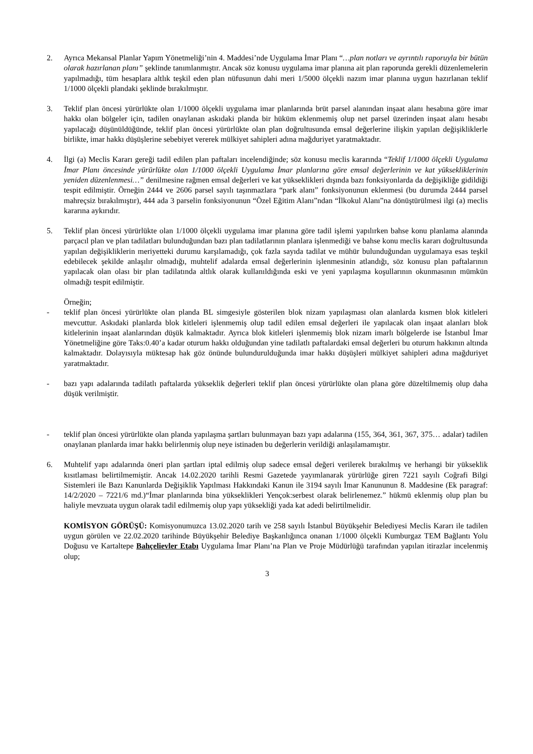2. Ayrıca Mekansal Planlar Yapım Yönetmeliği’nin 4. Maddesi’nde Uygulama İmar Planı “…plan notları ve ayrıntılı raporuyla bir bütün olarak hazırlanan planı” şeklinde tanımlanmıştır. Ancak söz konusu uygulama imar planına ait plan raporunda gerekli düzenlemelerin yapılmadığı, tüm hesaplara altlık teşkil eden plan nüfusunun dahi meri 1/5000 ölçekli nazım imar planına uygun hazırlanan teklif 1/1000 ölçekli plandaki şeklinde bırakılmıştır.
3. Teklif plan öncesi yürürlükte olan 1/1000 ölçekli uygulama imar planlarında brüt parsel alanından inşaat alanı hesabına göre imar hakkı olan bölgeler için, tadilen onaylanan askıdaki planda bir hüküm eklenmemiş olup net parsel üzerinden inşaat alanı hesabı yapılacağı düşünüldüğünde, teklif plan öncesi yürürlükte olan plan doğrultusunda emsal değerlerine ilişkin yapılan değişikliklerle birlikte, imar hakkı düşüşlerine sebebiyet vererek mülkiyet sahipleri adına mağduriyet yaratmaktadır.
4. İlgi (a) Meclis Kararı gereği tadil edilen plan paftaları incelendiğinde; söz konusu meclis kararında “Teklif 1/1000 ölçekli Uygulama İmar Planı öncesinde yürürlükte olan 1/1000 ölçekli Uygulama İmar planlarına göre emsal değerlerinin ve kat yüksekliklerinin yeniden düzenlenmesi…” denilmesine rağmen emsal değerleri ve kat yükseklikleri dışında bazı fonksiyonlarda da değişikliğe gidildiği tespit edilmiştir. Örneğin 2444 ve 2606 parsel sayılı taşınmazlara “park alanı” fonksiyonunun eklenmesi (bu durumda 2444 parsel mahreçsiz bırakılmıştır), 444 ada 3 parselin fonksiyonunun “Özel Eğitim Alanı”ndan “İlkokul Alanı”na dönüştürülmesi ilgi (a) meclis kararına aykırıdır.
5. Teklif plan öncesi yürürlükte olan 1/1000 ölçekli uygulama imar planına göre tadil işlemi yapılırken bahse konu planlama alanında parçacıl plan ve plan tadilatları bulunduğundan bazı plan tadilatlarının planlara işlenmediği ve bahse konu meclis kararı doğrultusunda yapılan değişikliklerin meriyetteki durumu karşılamadığı, çok fazla sayıda tadilat ve mühür bulunduğundan uygulamaya esas teşkil edebilecek şekilde anlaşılır olmadığı, muhtelif adalarda emsal değerlerinin işlenmesinin atlandığı, söz konusu plan paftalarının yapılacak olan olası bir plan tadilatında altlık olarak kullanıldığında eski ve yeni yapılaşma koşullarının okunmasının mümkün olmadığı tespit edilmiştir.
Örneğin;
- teklif plan öncesi yürürlükte olan planda BL simgesiyle gösterilen blok nizam yapılaşması olan alanlarda kısmen blok kitleleri mevcuttur. Askıdaki planlarda blok kitleleri işlenmemiş olup tadil edilen emsal değerleri ile yapılacak olan inşaat alanları blok kitlelerinin inşaat alanlarından düşük kalmaktadır. Ayrıca blok kitleleri işlenmemiş blok nizam imarlı bölgelerde ise İstanbul İmar Yönetmeliğine göre Taks:0.40’a kadar oturum hakkı olduğundan yine tadilatlı paftalardaki emsal değerleri bu oturum hakkının altında kalmaktadır. Dolayısıyla müktesap hak göz önünde bulundurulduğunda imar hakkı düşüşleri mülkiyet sahipleri adına mağduriyet yaratmaktadır.
- bazı yapı adalarında tadilatlı paftalarda yükseklik değerleri teklif plan öncesi yürürlükte olan plana göre düzeltilmemiş olup daha düşük verilmiştir.
- teklif plan öncesi yürürlükte olan planda yapılaşma şartları bulunmayan bazı yapı adalarına (155, 364, 361, 367, 375… adalar) tadilen onaylanan planlarda imar hakkı belirlenmiş olup neye istinaden bu değerlerin verildiği anlaşılamamıştır.
6. Muhtelif yapı adalarında öneri plan şartları iptal edilmiş olup sadece emsal değeri verilerek bırakılmış ve herhangi bir yükseklik kısıtlaması belirtilmemiştir. Ancak 14.02.2020 tarihli Resmi Gazetede yayımlanarak yürürlüğe giren 7221 sayılı Coğrafi Bilgi Sistemleri ile Bazı Kanunlarda Değişiklik Yapılması Hakkındaki Kanun ile 3194 sayılı İmar Kanununun 8. Maddesine (Ek paragraf: 14/2/2020 – 7221/6 md.)“İmar planlarında bina yükseklikleri Yençok:serbest olarak belirlenemez.” hükmü eklenmiş olup plan bu haliyle mevzuata uygun olarak tadil edilmemiş olup yapı yüksekliği yada kat adedi belirtilmelidir.
KOMİSYON GÖRÜŞÜ: Komisyonumuzca 13.02.2020 tarih ve 258 sayılı İstanbul Büyükşehir Belediyesi Meclis Kararı ile tadilen uygun görülen ve 22.02.2020 tarihinde Büyükşehir Belediye Başkanlığınca onanan 1/1000 ölçekli Kumburgaz TEM Bağlantı Yolu Doğusu ve Kartaltepe Bahçelievler Etabı Uygulama İmar Planı’na Plan ve Proje Müdürlüğü tarafından yapılan itirazlar incelenmiş olup;
3